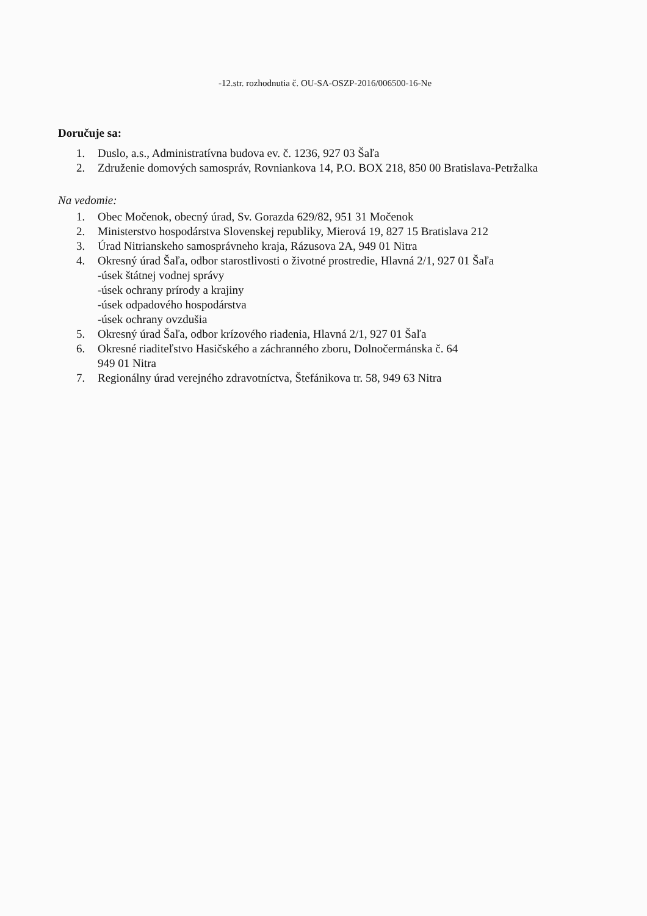-12.str. rozhodnutia č. OU-SA-OSZP-2016/006500-16-Ne
Doručuje sa:
1. Duslo, a.s., Administratívna budova ev. č. 1236, 927 03 Šaľa
2. Združenie domových samospráv, Rovniankova 14, P.O. BOX 218, 850 00 Bratislava-Petržalka
Na vedomie:
1. Obec Močenok, obecný úrad, Sv. Gorazda 629/82, 951 31 Močenok
2. Ministerstvo hospodárstva Slovenskej republiky, Mierová 19, 827 15 Bratislava 212
3. Úrad Nitrianskeho samosprávneho kraja, Rázusova 2A, 949 01 Nitra
4. Okresný úrad Šaľa, odbor starostlivosti o životné prostredie, Hlavná 2/1, 927 01 Šaľa
-úsek štátnej vodnej správy
-úsek ochrany prírody a krajiny
-úsek odpadového hospodárstva
-úsek ochrany ovzdušia
5. Okresný úrad Šaľa, odbor krízového riadenia, Hlavná 2/1, 927 01 Šaľa
6. Okresné riaditeľstvo Hasičského a záchranného zboru, Dolnočermánska č. 64
949 01 Nitra
7. Regionálny úrad verejného zdravotníctva, Štefánikova tr. 58, 949 63 Nitra